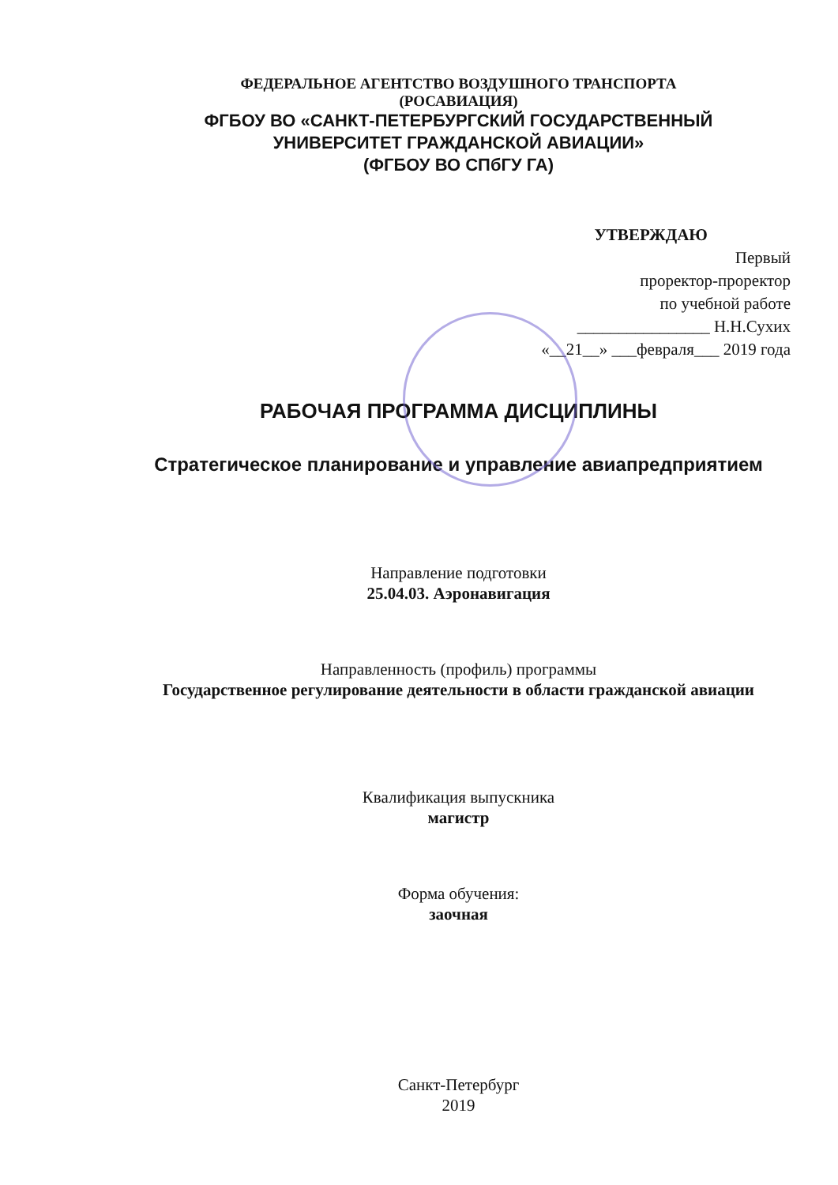ФЕДЕРАЛЬНОЕ АГЕНТСТВО ВОЗДУШНОГО ТРАНСПОРТА
(РОСАВИАЦИЯ)
ФГБОУ ВО «САНКТ-ПЕТЕРБУРГСКИЙ ГОСУДАРСТВЕННЫЙ
УНИВЕРСИТЕТ ГРАЖДАНСКОЙ АВИАЦИИ»
(ФГБОУ ВО СПбГУ ГА)
УТВЕРЖДАЮ
Первый
проректор-проректор
по учебной работе
________________ Н.Н.Сухих
«__21__» ___февраля___ 2019 года
РАБОЧАЯ ПРОГРАММА ДИСЦИПЛИНЫ
Стратегическое планирование и управление авиапредприятием
Направление подготовки
25.04.03. Аэронавигация
Направленность (профиль) программы
Государственное регулирование деятельности в области гражданской авиации
Квалификация выпускника
магистр
Форма обучения:
заочная
Санкт-Петербург
2019